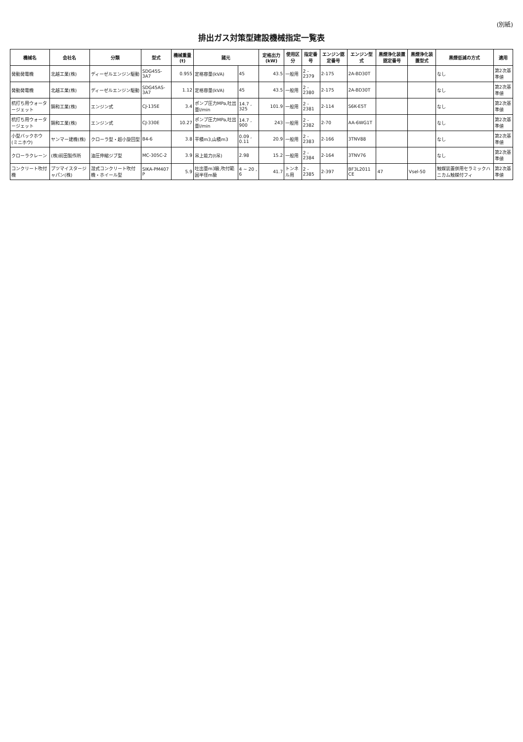(別紙)
排出ガス対策型建設機械指定一覧表
| 機械名 | 会社名 | 分類 | 型式 | 機械重量(t) | 諸元 | | 定格出力(kW) | 使用区分 | 指定番号 | エンジン認定番号 | エンジン型式 | 黒煙浄化装置認定番号 | 黒煙浄化装置型式 | 黒煙低減の方式 | 適用 |
| --- | --- | --- | --- | --- | --- | --- | --- | --- | --- | --- | --- | --- | --- | --- | --- |
| 発動発電機 | 北越工業(株) | ディーゼルエンジン駆動 | SDG45S-3A7 | 0.955 | 定格容量(kVA) | 45 | 43.5 | 一般用 | 2 - 2379 | 2-175 | 2A-BD30T | | | なし | 第2次基準値 |
| 発動発電機 | 北越工業(株) | ディーゼルエンジン駆動 | SDG45AS-3A7 | 1.12 | 定格容量(kVA) | 45 | 43.5 | 一般用 | 2 - 2380 | 2-175 | 2A-BD30T | | | なし | 第2次基準値 |
| 杭打ち用ウォータージェット | 鋼和工業(株) | エンジン式 | CJ-135E | 3.4 | ポンプ圧力MPa,吐出量l/min | 14.7 , 325 | 101.9 | 一般用 | 2 - 2381 | 2-114 | S6K-E5T | | | なし | 第2次基準値 |
| 杭打ち用ウォータージェット | 鋼和工業(株) | エンジン式 | CJ-330E | 10.27 | ポンプ圧力MPa,吐出量l/min | 14.7 , 900 | 243 | 一般用 | 2 - 2382 | 2-70 | AA-6WG1T | | | なし | 第2次基準値 |
| 小型バックホウ(ミニホウ) | ヤンマー建機(株) | クローラ型・超小旋回型 | B4-6 | 3.8 | 平積m3,山積m3 | 0.09 , 0.11 | 20.9 | 一般用 | 2 - 2383 | 2-166 | 3TNV88 | | | なし | 第2次基準値 |
| クローラクレーン | (株)前田製作所 | 油圧伸縮ジブ型 | MC-305C-2 | 3.9 | 吊上能力(t吊) | 2.98 | 15.2 | 一般用 | 2 - 2384 | 2-164 | 3TNV76 | | | なし | 第2次基準値 |
| コンクリート吹付機 | プツマイスタージャパン(株) | 湿式コンクリート吹付機・ホイール型 | SIKA-PM407 P | 5.9 | 吐出量m3級,吹付範囲半径m級 | 4 ~ 20 , 6 | 41.7 | トンネル用 | 2 - 2385 | 2-397 | BF3L2011 CE | 47 | Vsel-50 | 触媒装置併用セラミックハニカム触媒付フィ | 第2次基準値 |